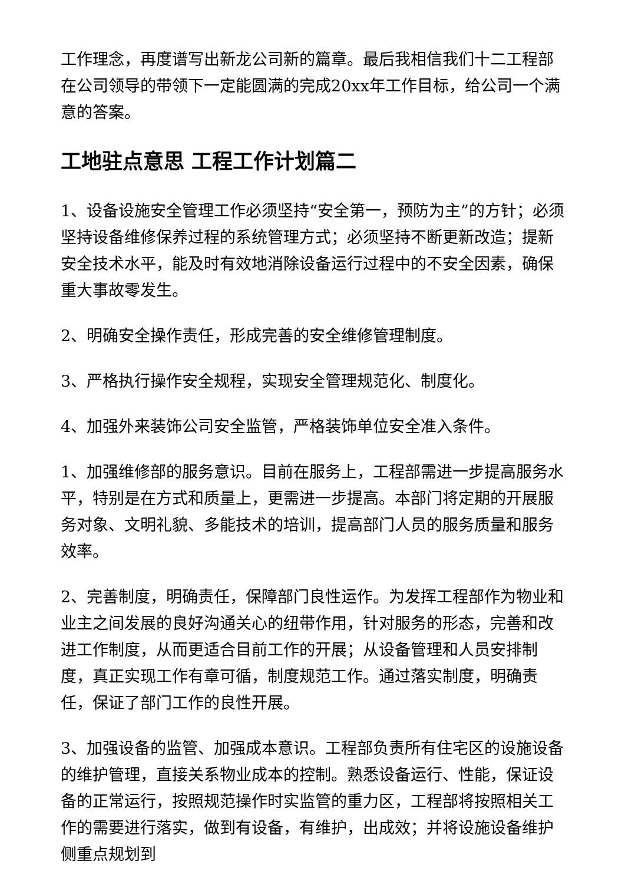工作理念，再度谱写出新龙公司新的篇章。最后我相信我们十二工程部在公司领导的带领下一定能圆满的完成20xx年工作目标，给公司一个满意的答案。
工地驻点意思 工程工作计划篇二
1、设备设施安全管理工作必须坚持“安全第一，预防为主”的方针；必须坚持设备维修保养过程的系统管理方式；必须坚持不断更新改造；提新安全技术水平，能及时有效地消除设备运行过程中的不安全因素，确保重大事故零发生。
2、明确安全操作责任，形成完善的安全维修管理制度。
3、严格执行操作安全规程，实现安全管理规范化、制度化。
4、加强外来装饰公司安全监管，严格装饰单位安全准入条件。
1、加强维修部的服务意识。目前在服务上，工程部需进一步提高服务水平，特别是在方式和质量上，更需进一步提高。本部门将定期的开展服务对象、文明礼貌、多能技术的培训，提高部门人员的服务质量和服务效率。
2、完善制度，明确责任，保障部门良性运作。为发挥工程部作为物业和业主之间发展的良好沟通关心的纽带作用，针对服务的形态，完善和改进工作制度，从而更适合目前工作的开展；从设备管理和人员安排制度，真正实现工作有章可循，制度规范工作。通过落实制度，明确责任，保证了部门工作的良性开展。
3、加强设备的监管、加强成本意识。工程部负责所有住宅区的设施设备的维护管理，直接关系物业成本的控制。熟悉设备运行、性能，保证设备的正常运行，按照规范操作时实监管的重力区，工程部将按照相关工作的需要进行落实，做到有设备，有维护，出成效；并将设施设备维护侧重点规划到